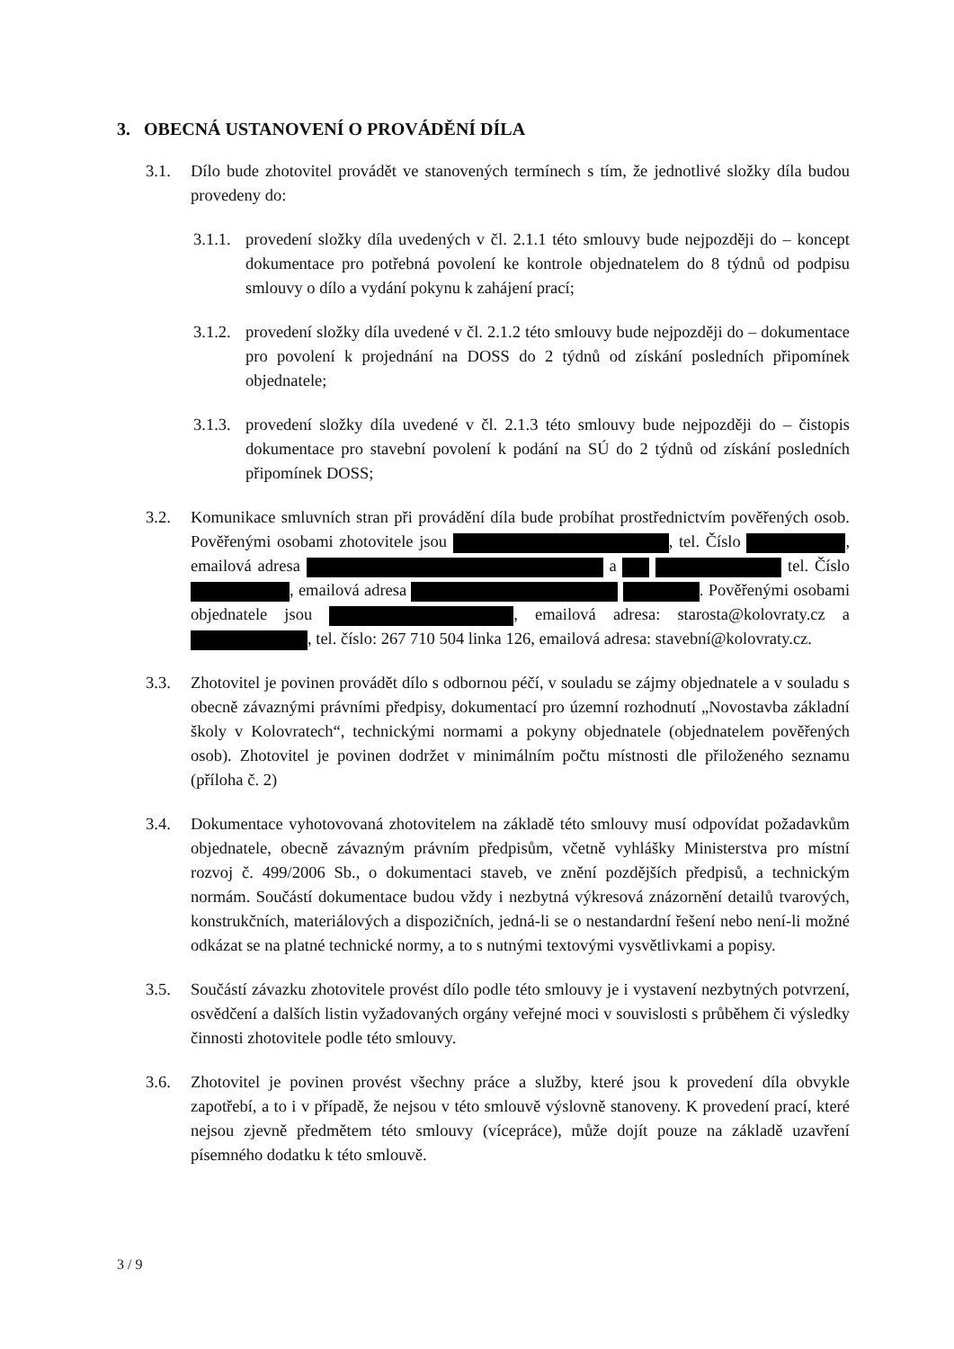3. OBECNÁ USTANOVENÍ O PROVÁDĚNÍ DÍLA
3.1. Dílo bude zhotovitel provádět ve stanovených termínech s tím, že jednotlivé složky díla budou provedeny do:
3.1.1.
provedení složky díla uvedených v čl. 2.1.1 této smlouvy bude nejpozději do – koncept dokumentace pro potřebná povolení ke kontrole objednatelem do 8 týdnů od podpisu smlouvy o dílo a vydání pokynu k zahájení prací;
3.1.2.
provedení složky díla uvedené v čl. 2.1.2 této smlouvy bude nejpozději do – dokumentace pro povolení k projednání na DOSS do 2 týdnů od získání posledních připomínek objednatele;
3.1.3.
provedení složky díla uvedené v čl. 2.1.3 této smlouvy bude nejpozději do – čistopis dokumentace pro stavební povolení k podání na SÚ do 2 týdnů od získání posledních připomínek DOSS;
3.2. Komunikace smluvních stran při provádění díla bude probíhat prostřednictvím pověřených osob. Pověřenými osobami zhotovitele jsou , tel. Číslo , emailová adresa a tel. Číslo , emailová adresa . Pověřenými osobami objednatele jsou , emailová adresa: starosta@kolovraty.cz a , tel. číslo: 267 710 504 linka 126, emailová adresa: stavební@kolovraty.cz.
3.3. Zhotovitel je povinen provádět dílo s odbornou péčí, v souladu se zájmy objednatele a v souladu s obecně závaznými právními předpisy, dokumentací pro územní rozhodnutí „Novostavba základní školy v Kolovratech“, technickými normami a pokyny objednatele (objednatelem pověřených osob). Zhotovitel je povinen dodržet v minimálním počtu místnosti dle přiloženého seznamu (příloha č. 2)
3.4. Dokumentace vyhotovovaná zhotovitelem na základě této smlouvy musí odpovídat požadavkům objednatele, obecně závazným právním předpisům, včetně vyhlášky Ministerstva pro místní rozvoj č. 499/2006 Sb., o dokumentaci staveb, ve znění pozdějších předpisů, a technickým normám. Součástí dokumentace budou vždy i nezbytná výkresová znázornění detailů tvarových, konstrukčních, materiálových a dispozičních, jedná-li se o nestandardní řešení nebo není-li možné odkázat se na platné technické normy, a to s nutnými textovými vysvětlivkami a popisy.
3.5. Součástí závazku zhotovitele provést dílo podle této smlouvy je i vystavení nezbytných potvrzení, osvědčení a dalších listin vyžadovaných orgány veřejné moci v souvislosti s průběhem či výsledky činnosti zhotovitele podle této smlouvy.
3.6. Zhotovitel je povinen provést všechny práce a služby, které jsou k provedení díla obvykle zapotřebí, a to i v případě, že nejsou v této smlouvě výslovně stanoveny. K provedení prací, které nejsou zjevně předmětem této smlouvy (vícepráce), může dojít pouze na základě uzavření písemného dodatku k této smlouvě.
3 / 9